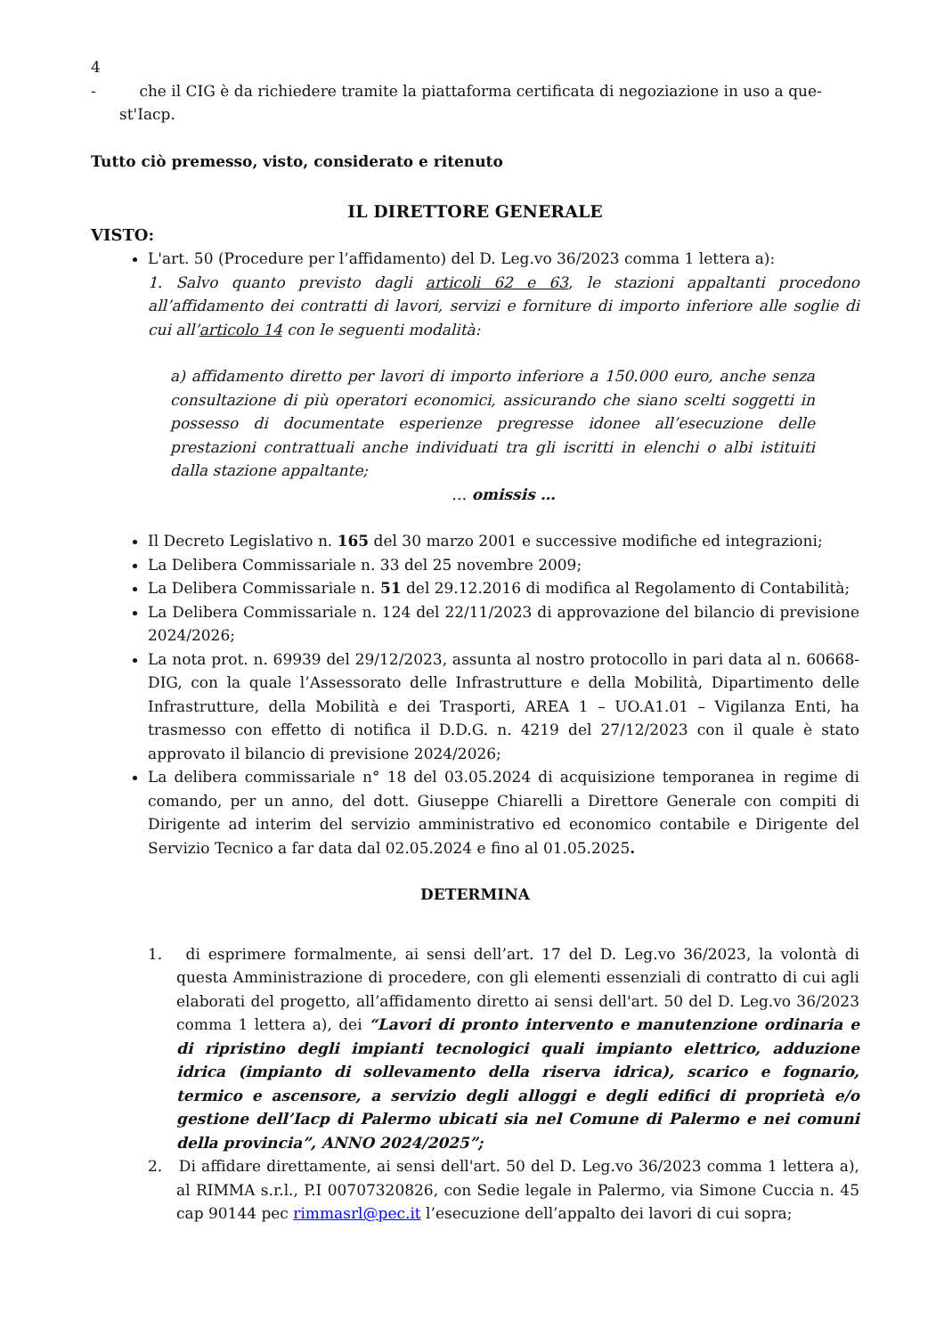4
- che il CIG è da richiedere tramite la piattaforma certificata di negoziazione in uso a que-
st'Iacp.
Tutto ciò premesso, visto, considerato e ritenuto
IL DIRETTORE GENERALE
VISTO:
L'art. 50 (Procedure per l’affidamento) del D. Leg.vo 36/2023 comma 1 lettera a):
1. Salvo quanto previsto dagli articoli 62 e 63, le stazioni appaltanti procedono all’affidamento dei contratti di lavori, servizi e forniture di importo inferiore alle soglie di cui all’articolo 14 con le seguenti modalità:
a) affidamento diretto per lavori di importo inferiore a 150.000 euro, anche senza consultazione di più operatori economici, assicurando che siano scelti soggetti in possesso di documentate esperienze pregresse idonee all’esecuzione delle prestazioni contrattuali anche individuati tra gli iscritti in elenchi o albi istituiti dalla stazione appaltante;
… omissis …
Il Decreto Legislativo n. 165 del 30 marzo 2001 e successive modifiche ed integrazioni;
La Delibera Commissariale n. 33 del 25 novembre 2009;
La Delibera Commissariale n. 51 del 29.12.2016 di modifica al Regolamento di Contabilità;
La Delibera Commissariale n. 124 del 22/11/2023 di approvazione del bilancio di previsione 2024/2026;
La nota prot. n. 69939 del 29/12/2023, assunta al nostro protocollo in pari data al n. 60668-DIG, con la quale l’Assessorato delle Infrastrutture e della Mobilità, Dipartimento delle Infrastrutture, della Mobilità e dei Trasporti, AREA 1 – UO.A1.01 – Vigilanza Enti, ha trasmesso con effetto di notifica il D.D.G. n. 4219 del 27/12/2023 con il quale è stato approvato il bilancio di previsione 2024/2026;
La delibera commissariale n° 18 del 03.05.2024 di acquisizione temporanea in regime di comando, per un anno, del dott. Giuseppe Chiarelli a Direttore Generale con compiti di Dirigente ad interim del servizio amministrativo ed economico contabile e Dirigente del Servizio Tecnico a far data dal 02.05.2024 e fino al 01.05.2025.
DETERMINA
1. di esprimere formalmente, ai sensi dell’art. 17 del D. Leg.vo 36/2023, la volontà di questa Amministrazione di procedere, con gli elementi essenziali di contratto di cui agli elaborati del progetto, all’affidamento diretto ai sensi dell'art. 50 del D. Leg.vo 36/2023 comma 1 lettera a), dei “Lavori di pronto intervento e manutenzione ordinaria e di ripristino degli impianti tecnologici quali impianto elettrico, adduzione idrica (impianto di sollevamento della riserva idrica), scarico e fognario, termico e ascensore, a servizio degli alloggi e degli edifici di proprietà e/o gestione dell’Iacp di Palermo ubicati sia nel Comune di Palermo e nei comuni della provincia”, ANNO 2024/2025”;
2. Di affidare direttamente, ai sensi dell'art. 50 del D. Leg.vo 36/2023 comma 1 lettera a), al RIMMA s.r.l., P.I 00707320826, con Sedie legale in Palermo, via Simone Cuccia n. 45 cap 90144 pec rimmasrl@pec.it l’esecuzione dell’appalto dei lavori di cui sopra;